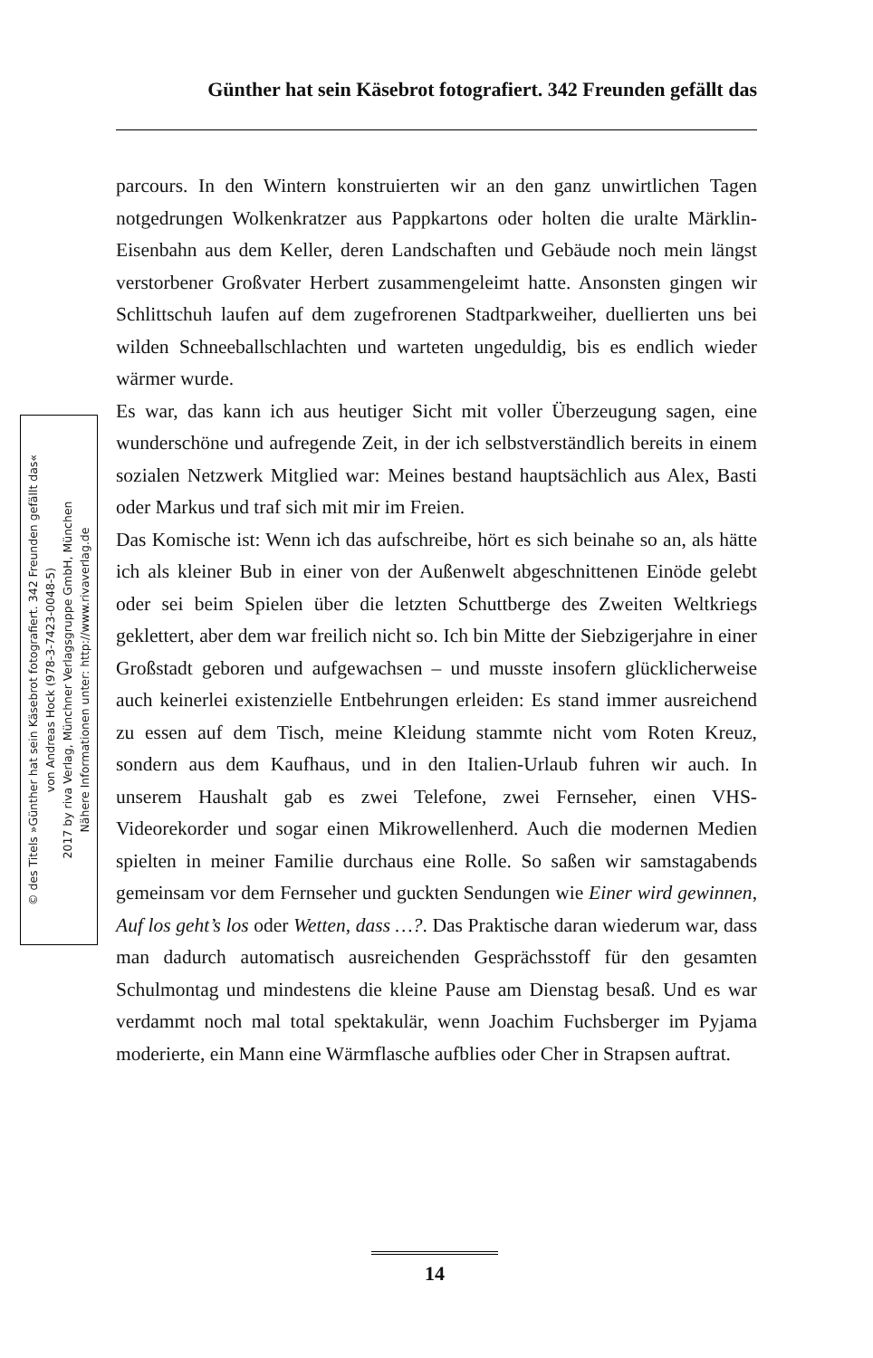Günther hat sein Käsebrot fotografiert. 342 Freunden gefällt das
© des Titels »Günther hat sein Käsebrot fotografiert. 342 Freunden gefällt das«
von Andreas Hock (978-3-7423-0048-5)
2017 by riva Verlag, Münchner Verlagsgruppe GmbH, München
Nähere Informationen unter: http://www.rivaverlag.de
parcours. In den Wintern konstruierten wir an den ganz unwirtlichen Tagen notgedrungen Wolkenkratzer aus Pappkartons oder holten die uralte Märklin-Eisenbahn aus dem Keller, deren Landschaften und Gebäude noch mein längst verstorbener Großvater Herbert zusammengeleimt hatte. Ansonsten gingen wir Schlittschuh laufen auf dem zugefrorenen Stadtparkweiher, duellierten uns bei wilden Schneeballschlachten und warteten ungeduldig, bis es endlich wieder wärmer wurde.
Es war, das kann ich aus heutiger Sicht mit voller Überzeugung sagen, eine wunderschöne und aufregende Zeit, in der ich selbstverständlich bereits in einem sozialen Netzwerk Mitglied war: Meines bestand hauptsächlich aus Alex, Basti oder Markus und traf sich mit mir im Freien.
Das Komische ist: Wenn ich das aufschreibe, hört es sich beinahe so an, als hätte ich als kleiner Bub in einer von der Außenwelt abgeschnittenen Einöde gelebt oder sei beim Spielen über die letzten Schuttberge des Zweiten Weltkriegs geklettert, aber dem war freilich nicht so. Ich bin Mitte der Siebzigerjahre in einer Großstadt geboren und aufgewachsen – und musste insofern glücklicherweise auch keinerlei existenzielle Entbehrungen erleiden: Es stand immer ausreichend zu essen auf dem Tisch, meine Kleidung stammte nicht vom Roten Kreuz, sondern aus dem Kaufhaus, und in den Italien-Urlaub fuhren wir auch. In unserem Haushalt gab es zwei Telefone, zwei Fernseher, einen VHS-Videorekorder und sogar einen Mikrowellenherd. Auch die modernen Medien spielten in meiner Familie durchaus eine Rolle. So saßen wir samstagabends gemeinsam vor dem Fernseher und guckten Sendungen wie Einer wird gewinnen, Auf los geht’s los oder Wetten, dass …?. Das Praktische daran wiederum war, dass man dadurch automatisch ausreichenden Gesprächsstoff für den gesamten Schulmontag und mindestens die kleine Pause am Dienstag besaß. Und es war verdammt noch mal total spektakulär, wenn Joachim Fuchsberger im Pyjama moderierte, ein Mann eine Wärmflasche aufblies oder Cher in Strapsen auftrat.
14